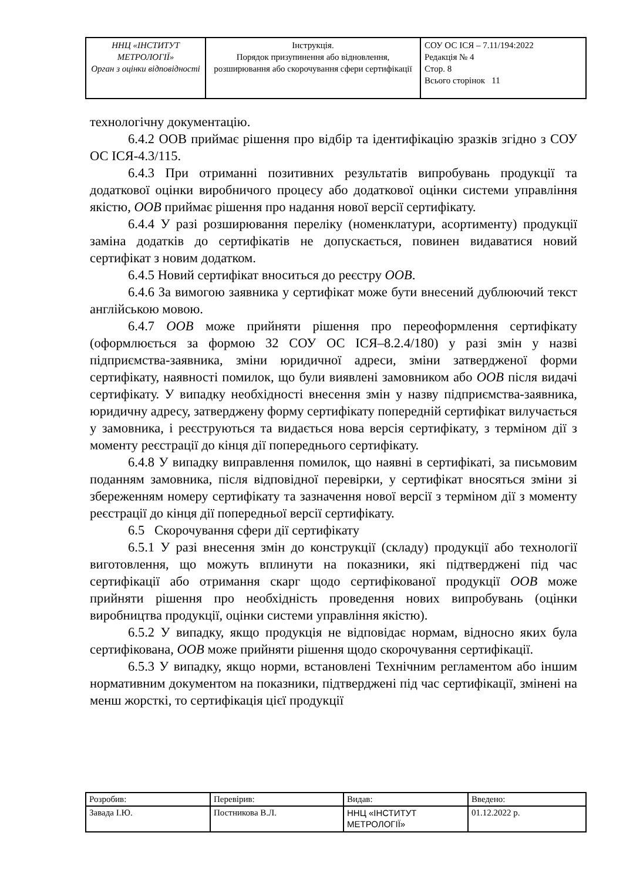| ННЦ «ІНСТИТУТ МЕТРОЛОГІЇ» Орган з оцінки відповідності | Інструкція. Порядок призупинення або відновлення, розширювання або скорочування сфери сертифікації | СОУ ОС ІСЯ – 7.11/194:2022 Редакція № 4 Стор. 8 Всього сторінок 11 |
технологічну документацію.
6.4.2 ООВ приймає рішення про відбір та ідентифікацію зразків згідно з СОУ ОС ІСЯ-4.3/115.
6.4.3 При отриманні позитивних результатів випробувань продукції та додаткової оцінки виробничого процесу або додаткової оцінки системи управління якістю, ООВ приймає рішення про надання нової версії сертифікату.
6.4.4 У разі розширювання переліку (номенклатури, асортименту) продукції заміна додатків до сертифікатів не допускається, повинен видаватися новий сертифікат з новим додатком.
6.4.5 Новий сертифікат вноситься до реєстру ООВ.
6.4.6 За вимогою заявника у сертифікат може бути внесений дублюючий текст англійською мовою.
6.4.7 ООВ може прийняти рішення про переоформлення сертифікату (оформлюється за формою 32 СОУ ОС ІСЯ–8.2.4/180) у разі змін у назві підприємства-заявника, зміни юридичної адреси, зміни затвердженої форми сертифікату, наявності помилок, що були виявлені замовником або ООВ після видачі сертифікату. У випадку необхідності внесення змін у назву підприємства-заявника, юридичну адресу, затверджену форму сертифікату попередній сертифікат вилучається у замовника, і реєструються та видається нова версія сертифікату, з терміном дії з моменту реєстрації до кінця дії попереднього сертифікату.
6.4.8 У випадку виправлення помилок, що наявні в сертифікаті, за письмовим поданням замовника, після відповідної перевірки, у сертифікат вносяться зміни зі збереженням номеру сертифікату та зазначення нової версії з терміном дії з моменту реєстрації до кінця дії попередньої версії сертифікату.
6.5 Скорочування сфери дії сертифікату
6.5.1 У разі внесення змін до конструкції (складу) продукції або технології виготовлення, що можуть вплинути на показники, які підтверджені під час сертифікації або отримання скарг щодо сертифікованої продукції ООВ може прийняти рішення про необхідність проведення нових випробувань (оцінки виробництва продукції, оцінки системи управління якістю).
6.5.2 У випадку, якщо продукція не відповідає нормам, відносно яких була сертифікована, ООВ може прийняти рішення щодо скорочування сертифікації.
6.5.3 У випадку, якщо норми, встановлені Технічним регламентом або іншим нормативним документом на показники, підтверджені під час сертифікації, змінені на менш жорсткі, то сертифікація цієї продукції
| Розробив: | Перевірив: | Видав: | Введено: |
| Завада І.Ю. | Постникова В.Л. | ННЦ «ІНСТИТУТ МЕТРОЛОГІЇ» | 01.12.2022 р. |